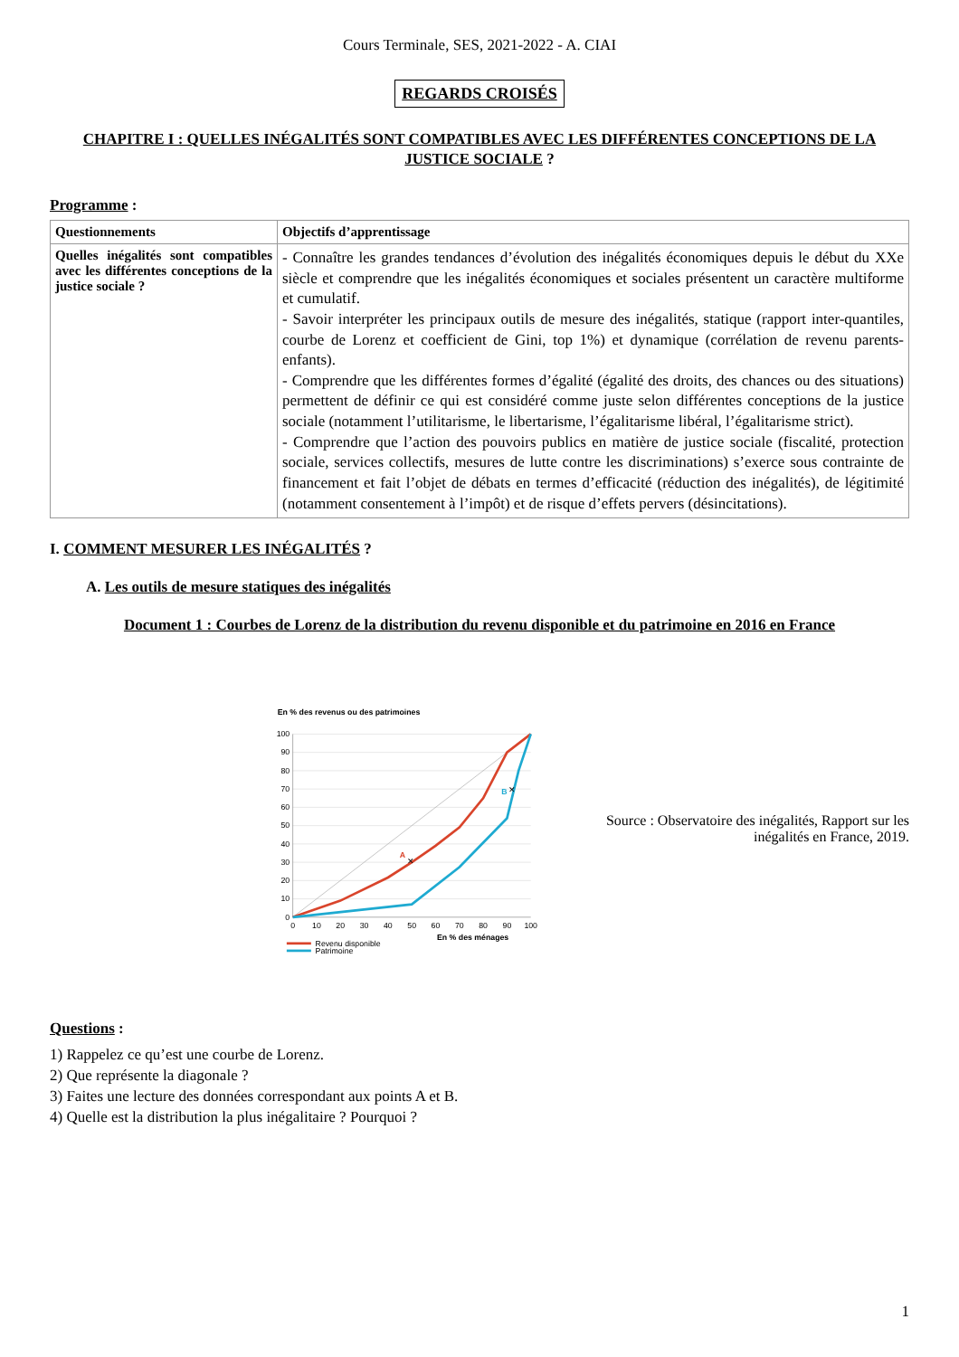Cours Terminale, SES, 2021-2022 - A. CIAI
REGARDS CROISÉS
CHAPITRE I : QUELLES INÉGALITÉS SONT COMPATIBLES AVEC LES DIFFÉRENTES CONCEPTIONS DE LA JUSTICE SOCIALE ?
Programme :
| Questionnements | Objectifs d’apprentissage |
| --- | --- |
| Quelles inégalités sont compatibles avec les différentes conceptions de la justice sociale ? | - Connaître les grandes tendances d’évolution des inégalités économiques depuis le début du XXe siècle et comprendre que les inégalités économiques et sociales présentent un caractère multiforme et cumulatif. - Savoir interpréter les principaux outils de mesure des inégalités, statique (rapport inter-quantiles, courbe de Lorenz et coefficient de Gini, top 1%) et dynamique (corrélation de revenu parents-enfants). - Comprendre que les différentes formes d’égalité (égalité des droits, des chances ou des situations) permettent de définir ce qui est considéré comme juste selon différentes conceptions de la justice sociale (notamment l’utilitarisme, le libertarisme, l’égalitarisme libéral, l’égalitarisme strict). - Comprendre que l’action des pouvoirs publics en matière de justice sociale (fiscalité, protection sociale, services collectifs, mesures de lutte contre les discriminations) s’exerce sous contrainte de financement et fait l’objet de débats en termes d’efficacité (réduction des inégalités), de légitimité (notamment consentement à l’impôt) et de risque d’effets pervers (désincitations). |
I. COMMENT MESURER LES INÉGALITÉS ?
A. Les outils de mesure statiques des inégalités
Document 1 : Courbes de Lorenz de la distribution du revenu disponible et du patrimoine en 2016 en France
En % des revenus ou des patrimoines
100
90
80
70
60
50
40
30
20
10
0
0
10
20
30
40
50
60
70
80
90
100
A
✕
B
✕
En % des ménages
Revenu disponible
Patrimoine
Source : Observatoire des inégalités, Rapport sur les inégalités en France, 2019.
Questions :
1) Rappelez ce qu’est une courbe de Lorenz.
2) Que représente la diagonale ?
3) Faites une lecture des données correspondant aux points A et B.
4) Quelle est la distribution la plus inégalitaire ? Pourquoi ?
1